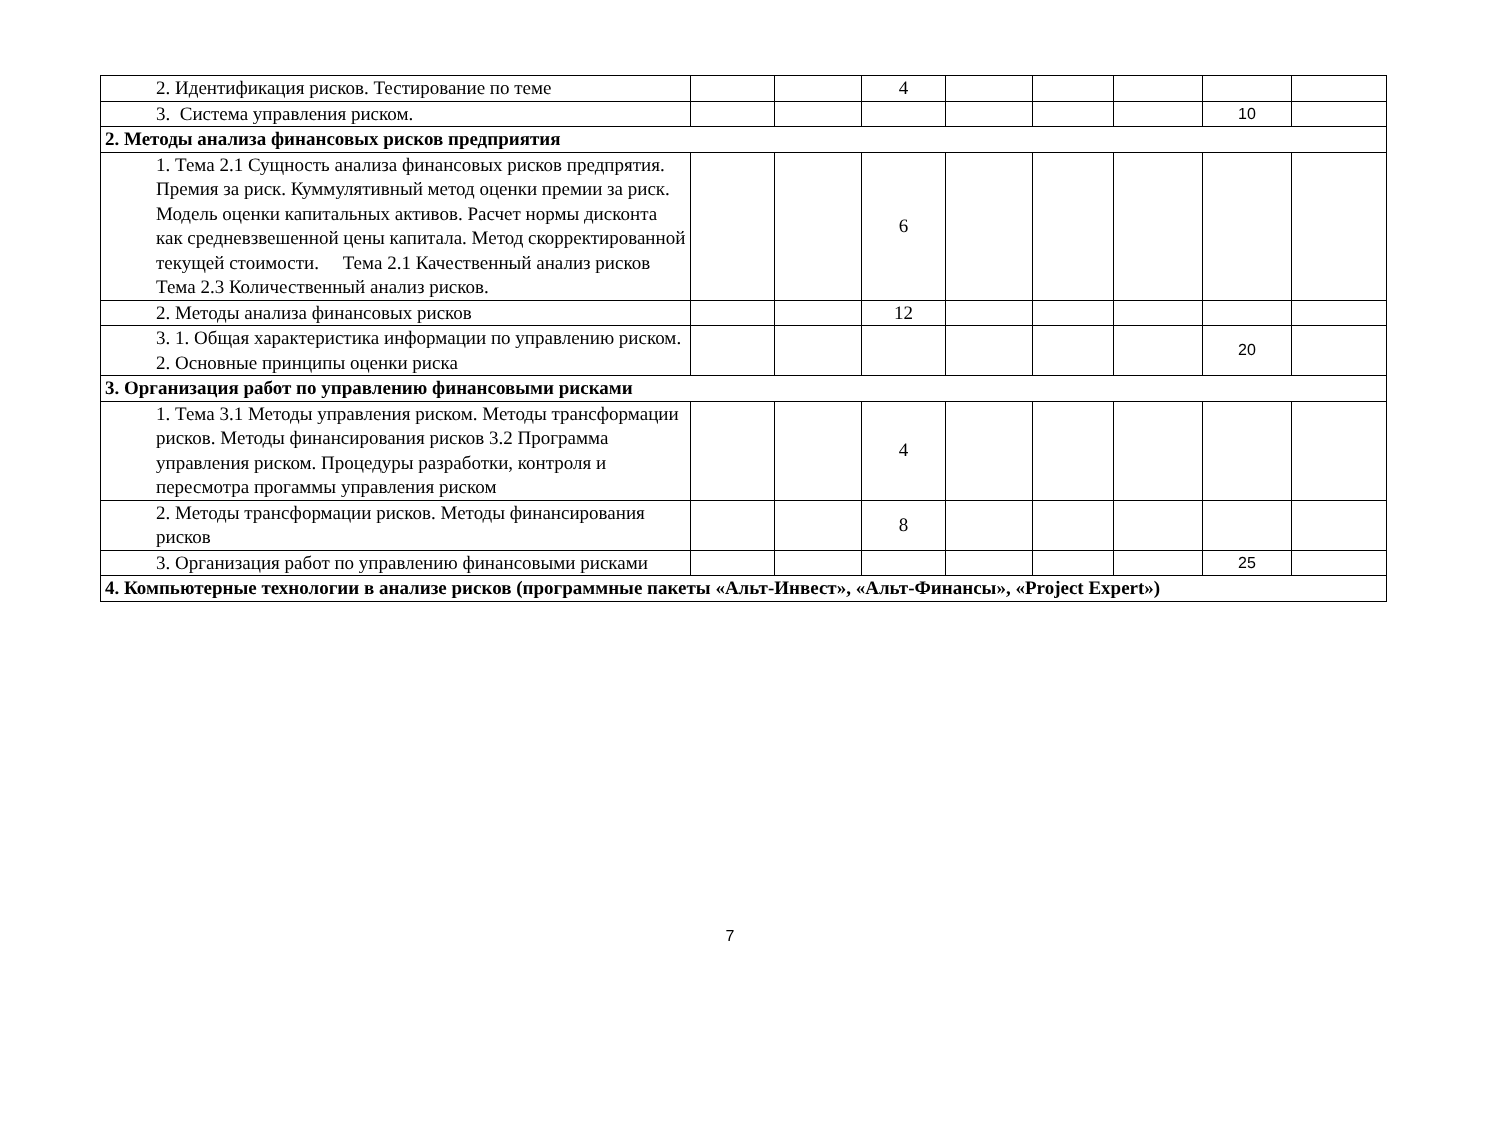| 2. Идентификация рисков. Тестирование по теме | | | 4 | | | | | |
| 3. Система управления риском. | | | | | | | 10 | |
| 2. Методы анализа финансовых рисков предприятия | | | | | | | | |
| 1. Тема 2.1 Сущность анализа финансовых рисков предпрятия. Премия за риск. Куммулятивный метод оценки премии за риск. Модель оценки капитальных активов. Расчет нормы дисконта как средневзвешенной цены капитала. Метод скорректированной текущей стоимости. Тема 2.1 Качественный анализ рисков Тема 2.3 Количественный анализ рисков. | | | 6 | | | | | |
| 2. Методы анализа финансовых рисков | | | 12 | | | | | |
| 3. 1. Общая характеристика информации по управлению риском. 2. Основные принципы оценки риска | | | | | | | 20 | |
| 3. Организация работ по управлению финансовыми рисками | | | | | | | | |
| 1. Тема 3.1 Методы управления риском. Методы трансформации рисков. Методы финансирования рисков 3.2 Программа управления риском. Процедуры разработки, контроля и пересмотра прогаммы управления риском | | | 4 | | | | | |
| 2. Методы трансформации рисков. Методы финансирования рисков | | | 8 | | | | | |
| 3. Организация работ по управлению финансовыми рисками | | | | | | | 25 | |
| 4. Компьютерные технологии в анализе рисков (программные пакеты «Альт-Инвест», «Альт-Финансы», «Project Expert») | | | | | | | | |
7